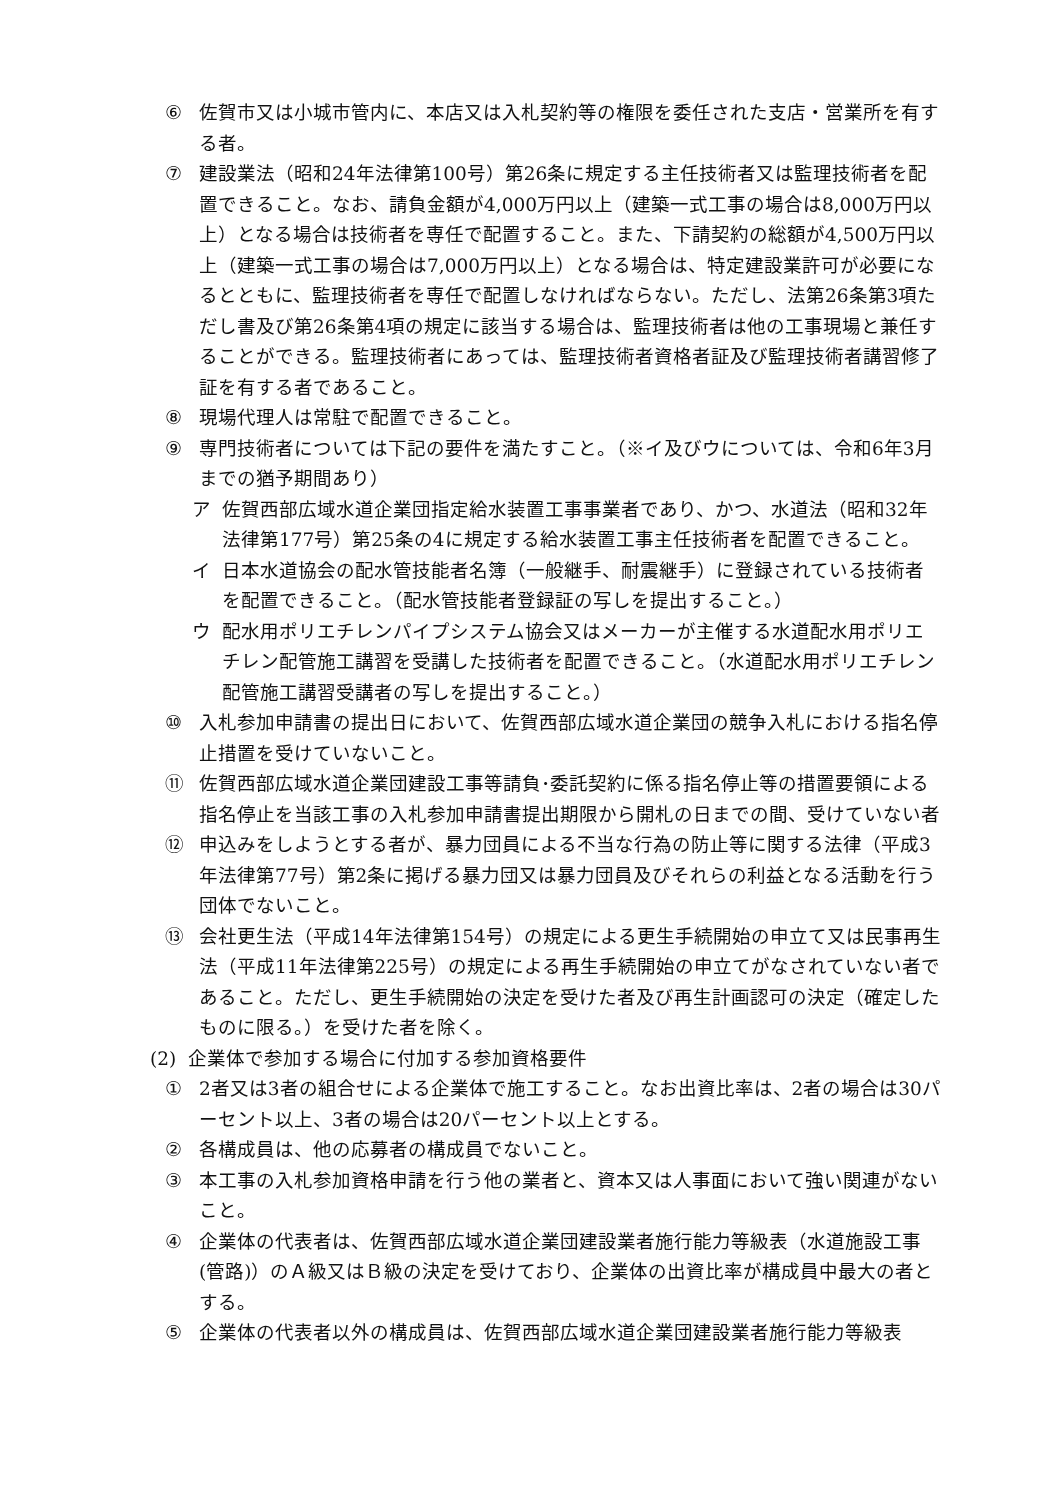⑥ 佐賀市又は小城市管内に、本店又は入札契約等の権限を委任された支店・営業所を有する者。
⑦ 建設業法（昭和24年法律第100号）第26条に規定する主任技術者又は監理技術者を配置できること。なお、請負金額が4,000万円以上（建築一式工事の場合は8,000万円以上）となる場合は技術者を専任で配置すること。また、下請契約の総額が4,500万円以上（建築一式工事の場合は7,000万円以上）となる場合は、特定建設業許可が必要になるとともに、監理技術者を専任で配置しなければならない。ただし、法第26条第3項ただし書及び第26条第4項の規定に該当する場合は、監理技術者は他の工事現場と兼任することができる。監理技術者にあっては、監理技術者資格者証及び監理技術者講習修了証を有する者であること。
⑧ 現場代理人は常駐で配置できること。
⑨ 専門技術者については下記の要件を満たすこと。（※イ及びウについては、令和6年3月までの猶予期間あり）
ア 佐賀西部広域水道企業団指定給水装置工事事業者であり、かつ、水道法（昭和32年法律第177号）第25条の4に規定する給水装置工事主任技術者を配置できること。
イ 日本水道協会の配水管技能者名簿（一般継手、耐震継手）に登録されている技術者を配置できること。（配水管技能者登録証の写しを提出すること。）
ウ 配水用ポリエチレンパイプシステム協会又はメーカーが主催する水道配水用ポリエチレン配管施工講習を受講した技術者を配置できること。（水道配水用ポリエチレン配管施工講習受講者の写しを提出すること。）
⑩ 入札参加申請書の提出日において、佐賀西部広域水道企業団の競争入札における指名停止措置を受けていないこと。
⑪ 佐賀西部広域水道企業団建設工事等請負･委託契約に係る指名停止等の措置要領による指名停止を当該工事の入札参加申請書提出期限から開札の日までの間、受けていない者
⑫ 申込みをしようとする者が、暴力団員による不当な行為の防止等に関する法律（平成3年法律第77号）第2条に掲げる暴力団又は暴力団員及びそれらの利益となる活動を行う団体でないこと。
⑬ 会社更生法（平成14年法律第154号）の規定による更生手続開始の申立て又は民事再生法（平成11年法律第225号）の規定による再生手続開始の申立てがなされていない者であること。ただし、更生手続開始の決定を受けた者及び再生計画認可の決定（確定したものに限る。）を受けた者を除く。
(2) 企業体で参加する場合に付加する参加資格要件
① 2者又は3者の組合せによる企業体で施工すること。なお出資比率は、2者の場合は30パーセント以上、3者の場合は20パーセント以上とする。
② 各構成員は、他の応募者の構成員でないこと。
③ 本工事の入札参加資格申請を行う他の業者と、資本又は人事面において強い関連がないこと。
④ 企業体の代表者は、佐賀西部広域水道企業団建設業者施行能力等級表（水道施設工事(管路)）のＡ級又はＢ級の決定を受けており、企業体の出資比率が構成員中最大の者とする。
⑤ 企業体の代表者以外の構成員は、佐賀西部広域水道企業団建設業者施行能力等級表